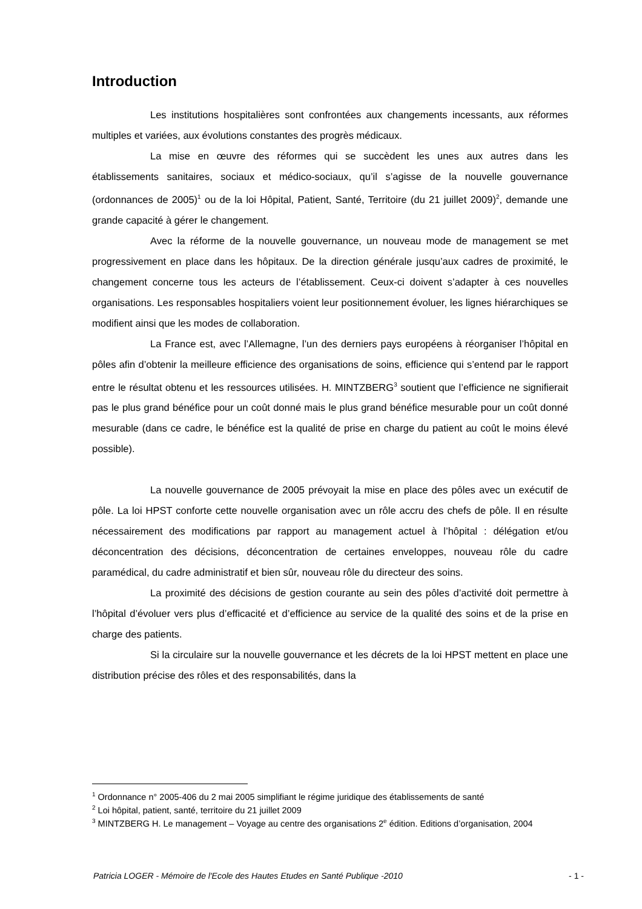Introduction
Les institutions hospitalières sont confrontées aux changements incessants, aux réformes multiples et variées, aux évolutions constantes des progrès médicaux.
La mise en œuvre des réformes qui se succèdent les unes aux autres dans les établissements sanitaires, sociaux et médico-sociaux, qu’il s’agisse de la nouvelle gouvernance (ordonnances de 2005)<sup>1</sup> ou de la loi Hôpital, Patient, Santé, Territoire (du 21 juillet 2009)<sup>2</sup>, demande une grande capacité à gérer le changement.
Avec la réforme de la nouvelle gouvernance, un nouveau mode de management se met progressivement en place dans les hôpitaux. De la direction générale jusqu’aux cadres de proximité, le changement concerne tous les acteurs de l’établissement. Ceux-ci doivent s’adapter à ces nouvelles organisations. Les responsables hospitaliers voient leur positionnement évoluer, les lignes hiérarchiques se modifient ainsi que les modes de collaboration.
La France est, avec l’Allemagne, l’un des derniers pays européens à réorganiser l’hôpital en pôles afin d’obtenir la meilleure efficience des organisations de soins, efficience qui s’entend par le rapport entre le résultat obtenu et les ressources utilisées. H. MINTZBERG<sup>3</sup> soutient que l’efficience ne signifierait pas le plus grand bénéfice pour un coût donné mais le plus grand bénéfice mesurable pour un coût donné mesurable (dans ce cadre, le bénéfice est la qualité de prise en charge du patient au coût le moins élevé possible).
La nouvelle gouvernance de 2005 prévoyait la mise en place des pôles avec un exécutif de pôle. La loi HPST conforte cette nouvelle organisation avec un rôle accru des chefs de pôle. Il en résulte nécessairement des modifications par rapport au management actuel à l’hôpital : délégation et/ou déconcentration des décisions, déconcentration de certaines enveloppes, nouveau rôle du cadre paramédical, du cadre administratif et bien sûr, nouveau rôle du directeur des soins.
La proximité des décisions de gestion courante au sein des pôles d’activité doit permettre à l’hôpital d’évoluer vers plus d’efficacité et d’efficience au service de la qualité des soins et de la prise en charge des patients.
Si la circulaire sur la nouvelle gouvernance et les décrets de la loi HPST mettent en place une distribution précise des rôles et des responsabilités, dans la
<sup>1</sup> Ordonnance n° 2005-406 du 2 mai 2005 simplifiant le régime juridique des établissements de santé
<sup>2</sup> Loi hôpital, patient, santé, territoire du 21 juillet 2009
<sup>3</sup> MINTZBERG H. Le management – Voyage au centre des organisations 2<sup>e</sup> édition. Editions d’organisation, 2004
Patricia LOGER - Mémoire de l'Ecole des Hautes Etudes en Santé Publique -2010 - 1 -